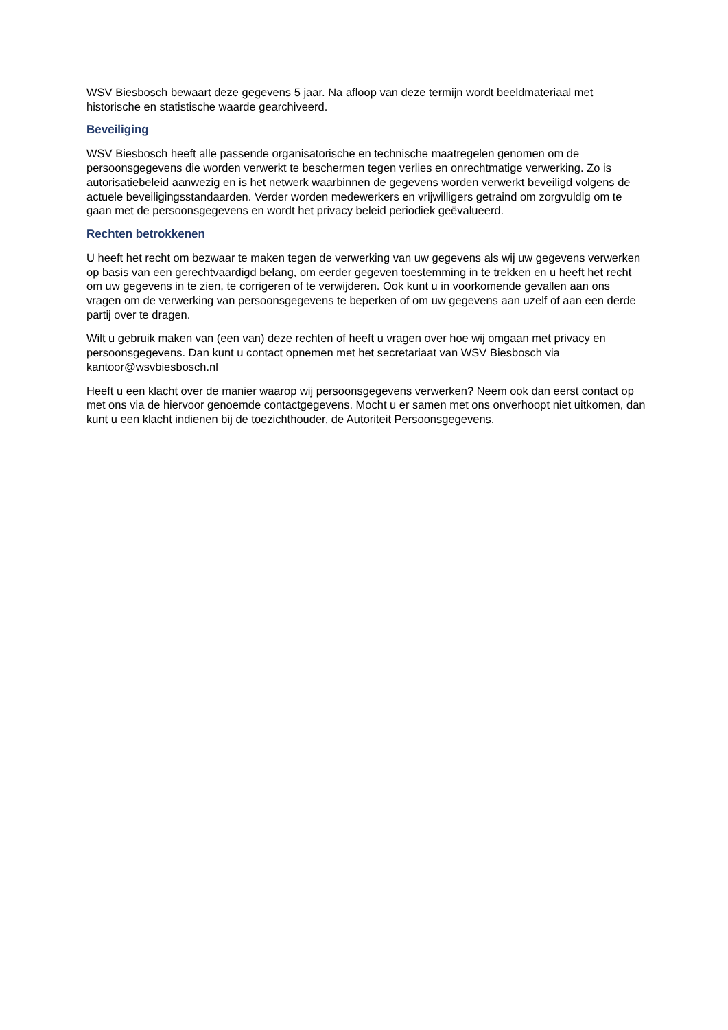WSV Biesbosch bewaart deze gegevens 5 jaar. Na afloop van deze termijn wordt beeldmateriaal met historische en statistische waarde gearchiveerd.
Beveiliging
WSV Biesbosch heeft alle passende organisatorische en technische maatregelen genomen om de persoonsgegevens die worden verwerkt te beschermen tegen verlies en onrechtmatige verwerking. Zo is autorisatiebeleid aanwezig en is het netwerk waarbinnen de gegevens worden verwerkt beveiligd volgens de actuele beveiligingsstandaarden. Verder worden medewerkers en vrijwilligers getraind om zorgvuldig om te gaan met de persoonsgegevens en wordt het privacy beleid periodiek geëvalueerd.
Rechten betrokkenen
U heeft het recht om bezwaar te maken tegen de verwerking van uw gegevens als wij uw gegevens verwerken op basis van een gerechtvaardigd belang, om eerder gegeven toestemming in te trekken en u heeft het recht om uw gegevens in te zien, te corrigeren of te verwijderen. Ook kunt u in voorkomende gevallen aan ons vragen om de verwerking van persoonsgegevens te beperken of om uw gegevens aan uzelf of aan een derde partij over te dragen.
Wilt u gebruik maken van (een van) deze rechten of heeft u vragen over hoe wij omgaan met privacy en persoonsgegevens. Dan kunt u contact opnemen met het secretariaat van WSV Biesbosch via kantoor@wsvbiesbosch.nl
Heeft u een klacht over de manier waarop wij persoonsgegevens verwerken? Neem ook dan eerst contact op met ons via de hiervoor genoemde contactgegevens. Mocht u er samen met ons onverhoopt niet uitkomen, dan kunt u een klacht indienen bij de toezichthouder, de Autoriteit Persoonsgegevens.